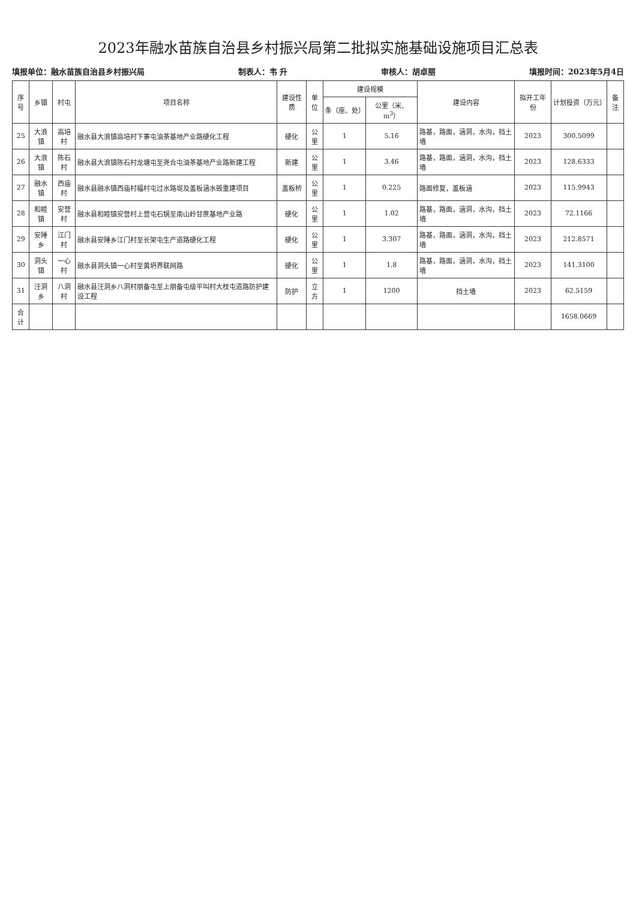2023年融水苗族自治县乡村振兴局第二批拟实施基础设施项目汇总表
填报单位：融水苗族自治县乡村振兴局 制表人：韦 升 审核人：胡卓丽 填报时间：2023年5月4日
| 序号 | 乡镇 | 村屯 | 项目名称 | 建设性质 | 单位 | 建设规模 | | 建设内容 | 拟开工年份 | 计划投资（万元） | 备注 |
| --- | --- | --- | --- | --- | --- | --- | --- | --- | --- | --- | --- |
| | | | | | | 条（座、处） | 公里（米、m<sup>3</sup>） | | | | |
| 25 | 大浪镇 | 高培村 | 融水县大浪镇高培村下寨屯油茶基地产业路硬化工程 | 硬化 | 公里 | 1 | 5.16 | 路基，路面，涵洞，水沟，挡土墙 | 2023 | 300.5099 | |
| 26 | 大浪镇 | 陈石村 | 融水县大浪镇陈石村龙塘屯至尧合屯油茶基地产业路新建工程 | 新建 | 公里 | 1 | 3.46 | 路基，路面，涵洞，水沟，挡土墙 | 2023 | 128.6333 | |
| 27 | 融水镇 | 西庙村 | 融水县融水镇西庙村福村屯过水路堤及盖板涵水毁重建项目 | 盖板桥 | 公里 | 1 | 0.225 | 路面修复，盖板涵 | 2023 | 115.9943 | |
| 28 | 和睦镇 | 安营村 | 融水县和睦镇安营村上营屯石锅至南山岭甘蔗基地产业路 | 硬化 | 公里 | 1 | 1.02 | 路基，路面，涵洞，水沟，挡土墙 | 2023 | 72.1166 | |
| 29 | 安陲乡 | 江门村 | 融水县安陲乡江门村至长架屯生产道路硬化工程 | 硬化 | 公里 | 1 | 3.307 | 路基，路面，涵洞，水沟，挡土墙 | 2023 | 212.8571 | |
| 30 | 洞头镇 | 一心村 | 融水县洞头镇一心村至黄坍界联网路 | 硬化 | 公里 | 1 | 1.8 | 路基，路面，涵洞，水沟，挡土墙 | 2023 | 141.3100 | |
| 31 | 汪洞乡 | 八洞村 | 融水县汪洞乡八洞村朋备屯至上朋备屯级平叫村大枝屯道路防护建设工程 | 防护 | 立方 | 1 | 1200 | 挡土墙 | 2023 | 62.5159 | |
| 合计 | | | | | | | | | | 1658.0669 | |